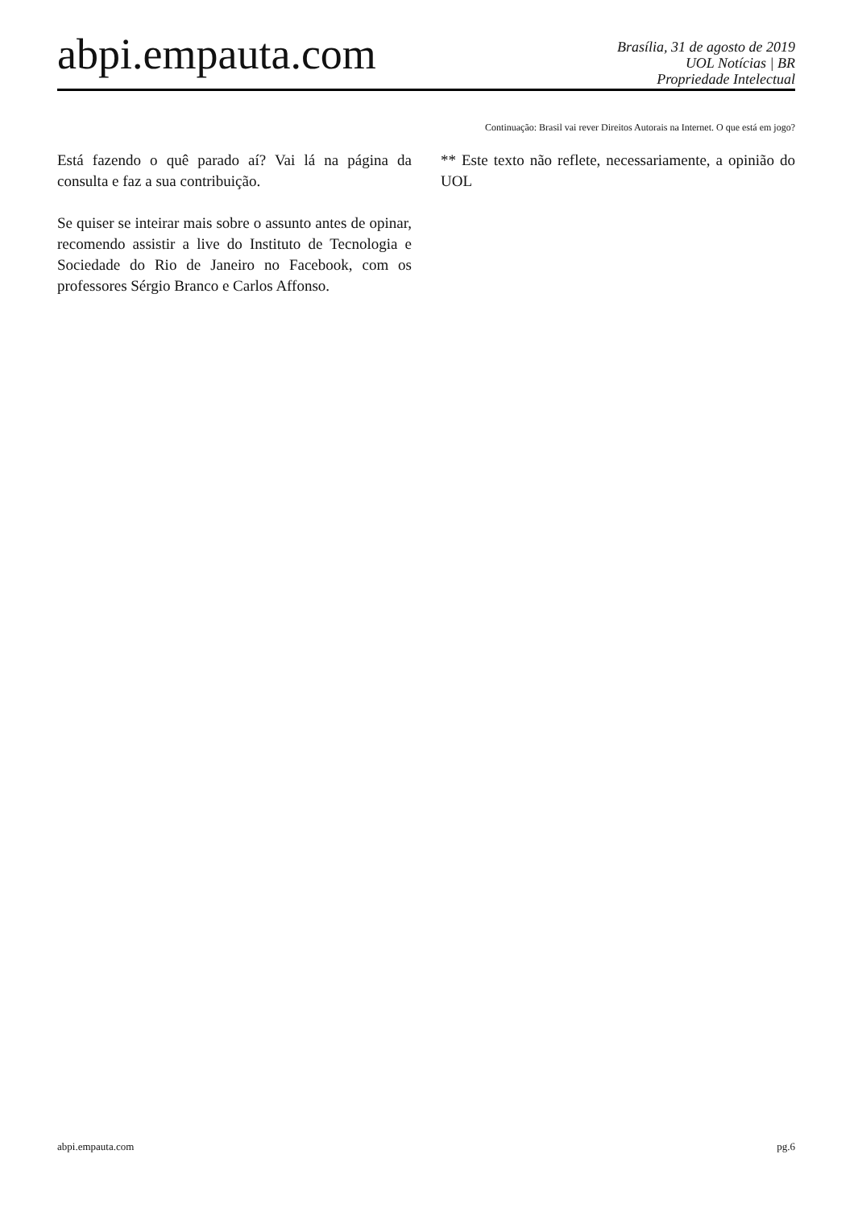abpi.empauta.com
Brasília, 31 de agosto de 2019
UOL Notícias | BR
Propriedade Intelectual
Continuação: Brasil vai rever Direitos Autorais na Internet. O que está em jogo?
Está fazendo o quê parado aí? Vai lá na página da consulta e faz a sua contribuição.
Se quiser se inteirar mais sobre o assunto antes de opinar, recomendo assistir a live do Instituto de Tecnologia e Sociedade do Rio de Janeiro no Facebook, com os professores Sérgio Branco e Carlos Affonso.
** Este texto não reflete, necessariamente, a opinião do UOL
abpi.empauta.com pg.6